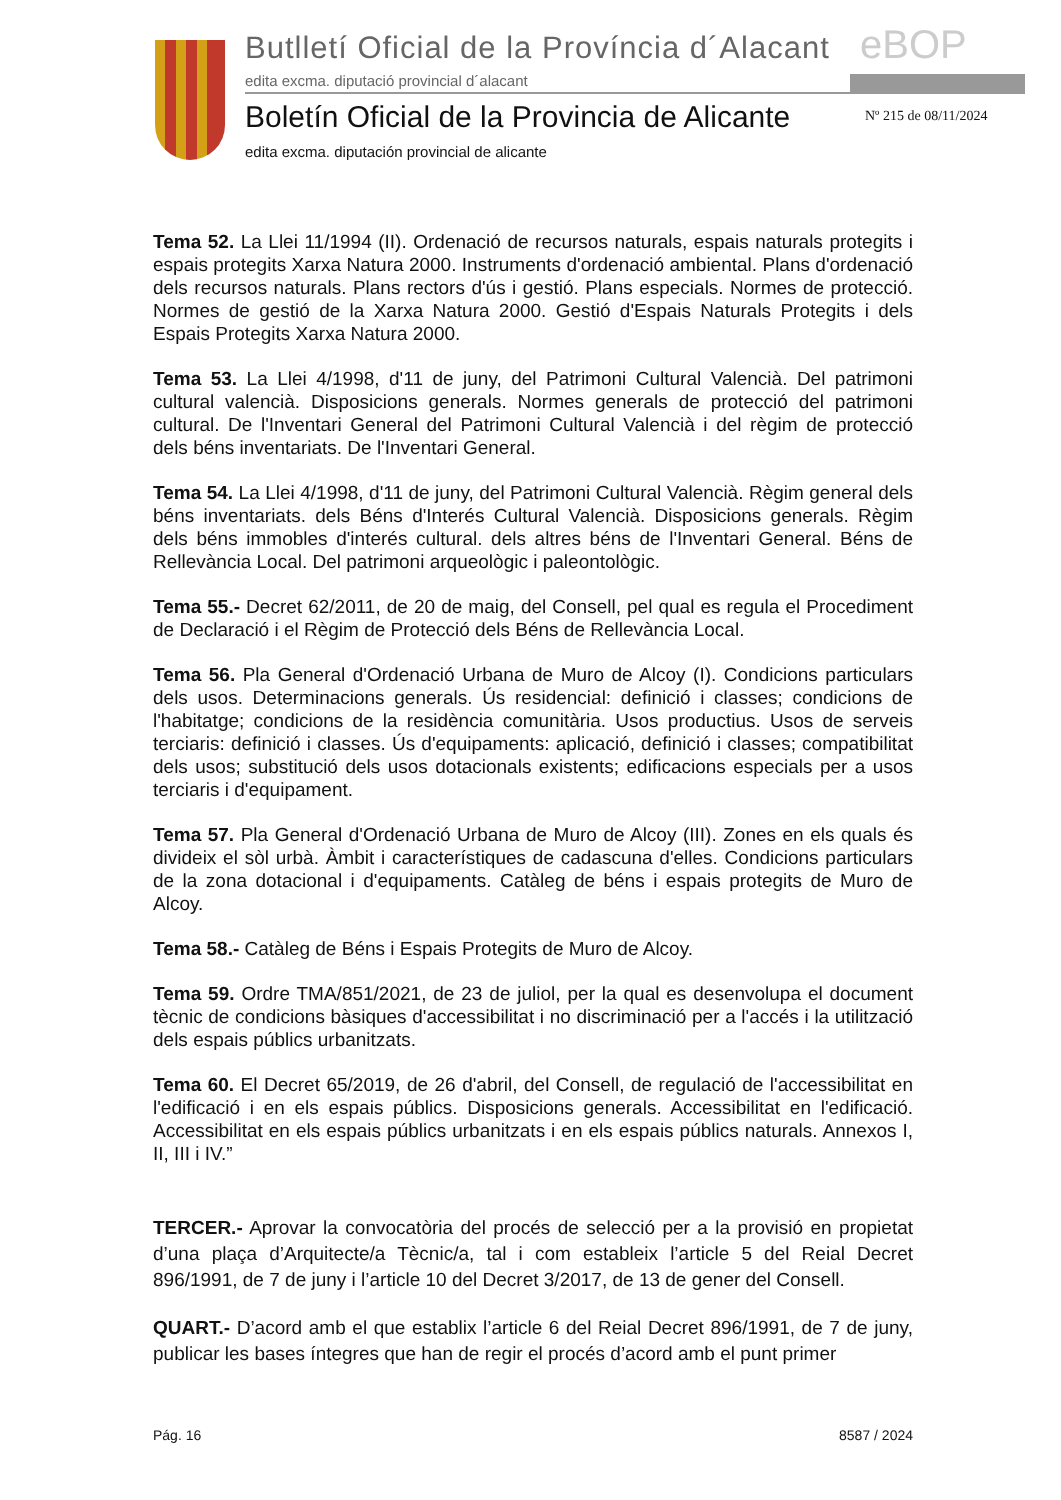Butlletí Oficial de la Província d´Alacant
eBOP
edita excma. diputació provincial d´alacant
Boletín Oficial de la Provincia de Alicante
Nº 215 de 08/11/2024
edita excma. diputación provincial de alicante
Tema 52. La Llei 11/1994 (II). Ordenació de recursos naturals, espais naturals protegits i espais protegits Xarxa Natura 2000. Instruments d'ordenació ambiental. Plans d'ordenació dels recursos naturals. Plans rectors d'ús i gestió. Plans especials. Normes de protecció. Normes de gestió de la Xarxa Natura 2000. Gestió d'Espais Naturals Protegits i dels Espais Protegits Xarxa Natura 2000.
Tema 53. La Llei 4/1998, d'11 de juny, del Patrimoni Cultural Valencià. Del patrimoni cultural valencià. Disposicions generals. Normes generals de protecció del patrimoni cultural. De l'Inventari General del Patrimoni Cultural Valencià i del règim de protecció dels béns inventariats. De l'Inventari General.
Tema 54. La Llei 4/1998, d'11 de juny, del Patrimoni Cultural Valencià. Règim general dels béns inventariats. dels Béns d'Interés Cultural Valencià. Disposicions generals. Règim dels béns immobles d'interés cultural. dels altres béns de l'Inventari General. Béns de Rellevància Local. Del patrimoni arqueològic i paleontològic.
Tema 55.- Decret 62/2011, de 20 de maig, del Consell, pel qual es regula el Procediment de Declaració i el Règim de Protecció dels Béns de Rellevància Local.
Tema 56. Pla General d'Ordenació Urbana de Muro de Alcoy (I). Condicions particulars dels usos. Determinacions generals. Ús residencial: definició i classes; condicions de l'habitatge; condicions de la residència comunitària. Usos productius. Usos de serveis terciaris: definició i classes. Ús d'equipaments: aplicació, definició i classes; compatibilitat dels usos; substitució dels usos dotacionals existents; edificacions especials per a usos terciaris i d'equipament.
Tema 57. Pla General d'Ordenació Urbana de Muro de Alcoy (III). Zones en els quals és divideix el sòl urbà. Àmbit i característiques de cadascuna d'elles. Condicions particulars de la zona dotacional i d'equipaments. Catàleg de béns i espais protegits de Muro de Alcoy.
Tema 58.- Catàleg de Béns i Espais Protegits de Muro de Alcoy.
Tema 59. Ordre TMA/851/2021, de 23 de juliol, per la qual es desenvolupa el document tècnic de condicions bàsiques d'accessibilitat i no discriminació per a l'accés i la utilització dels espais públics urbanitzats.
Tema 60. El Decret 65/2019, de 26 d'abril, del Consell, de regulació de l'accessibilitat en l'edificació i en els espais públics. Disposicions generals. Accessibilitat en l'edificació. Accessibilitat en els espais públics urbanitzats i en els espais públics naturals. Annexos I, II, III i IV.”
TERCER.- Aprovar la convocatòria del procés de selecció per a la provisió en propietat d’una plaça d’Arquitecte/a Tècnic/a, tal i com estableix l’article 5 del Reial Decret 896/1991, de 7 de juny i l’article 10 del Decret 3/2017, de 13 de gener del Consell.
QUART.- D’acord amb el que establix l’article 6 del Reial Decret 896/1991, de 7 de juny, publicar les bases íntegres que han de regir el procés d’acord amb el punt primer
Pág. 16 8587 / 2024